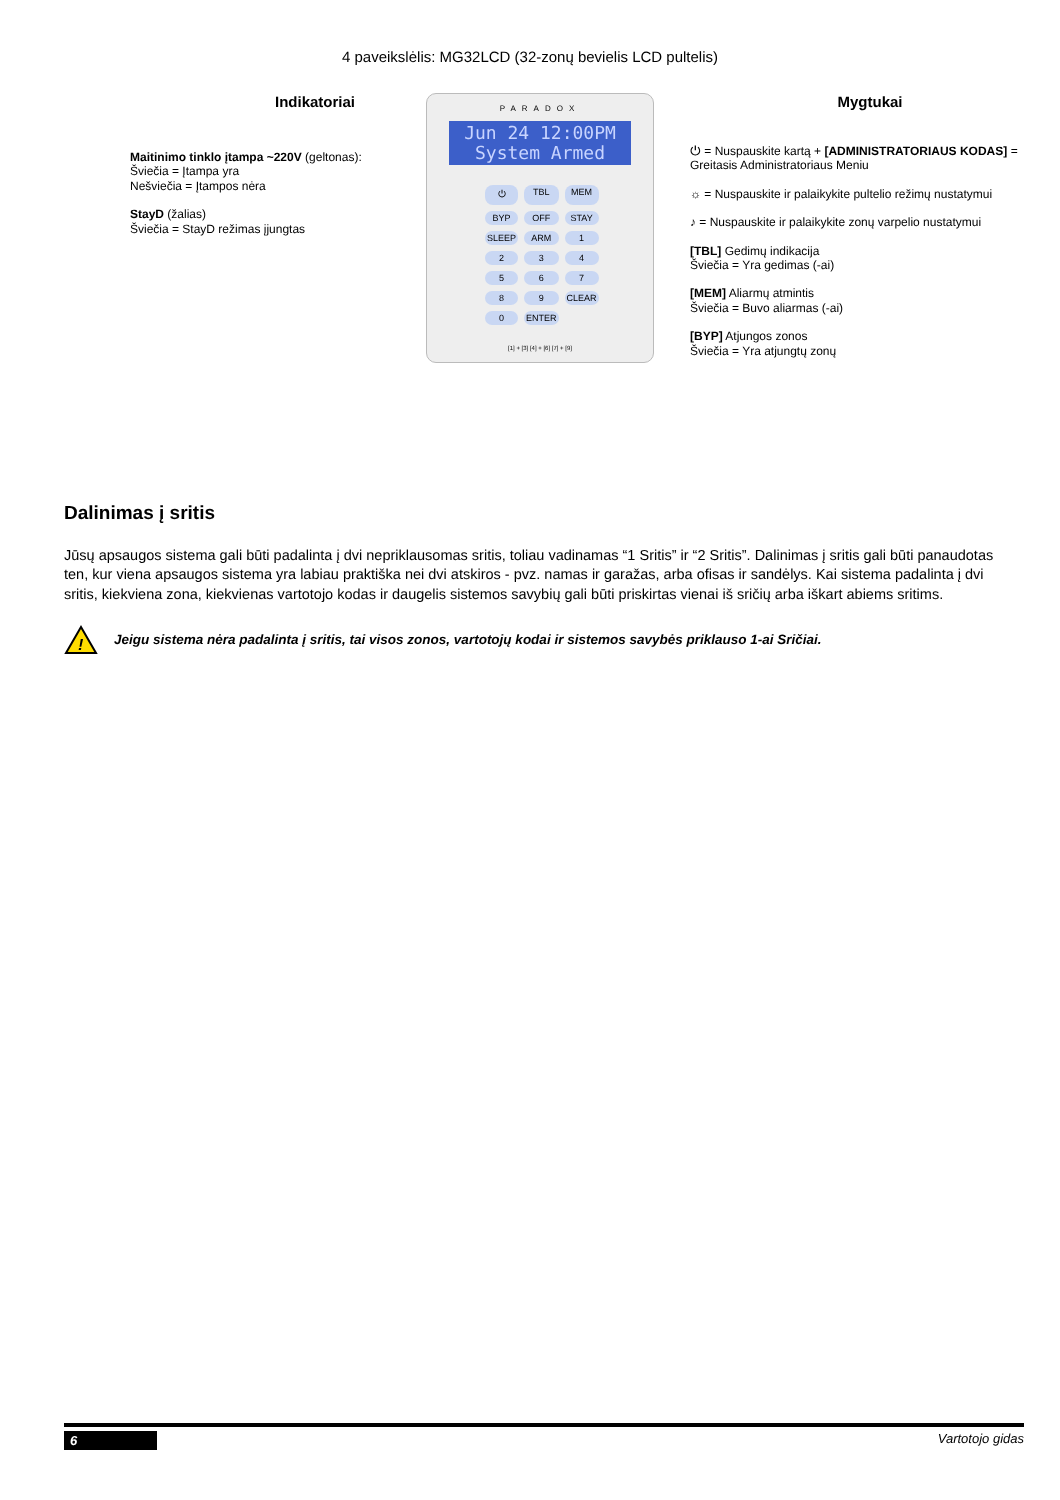4 paveikslėlis: MG32LCD (32-zonų bevielis LCD pultelis)
Indikatoriai
Maitinimo tinklo įtampa ~220V (geltonas):
Šviečia = Įtampa yra
Nešviečia = Įtampos nėra
StayD (žalias)
Šviečia = StayD režimas įjungtas
PARADOX
Jun 24 12:00PM
System Armed
⏻ TBL MEM BYP OFF STAY SLEEP ARM 123456789 CLEAR 0 ENTER
[1] + [3] [4] + [6] [7] + [9]
Mygtukai
⏻ = Nuspauskite kartą + [ADMINISTRATORIAUS KODAS] = Greitasis Administratoriaus Meniu
☼ = Nuspauskite ir palaikykite pultelio režimų nustatymui
♪ = Nuspauskite ir palaikykite zonų varpelio nustatymui
[TBL] Gedimų indikacija
Šviečia = Yra gedimas (-ai)
[MEM] Aliarmų atmintis
Šviečia = Buvo aliarmas (-ai)
[BYP] Atjungos zonos
Šviečia = Yra atjungtų zonų
Dalinimas į sritis
Jūsų apsaugos sistema gali būti padalinta į dvi nepriklausomas sritis, toliau vadinamas “1 Sritis” ir “2 Sritis”. Dalinimas į sritis gali būti panaudotas ten, kur viena apsaugos sistema yra labiau praktiška nei dvi atskiros - pvz. namas ir garažas, arba ofisas ir sandėlys. Kai sistema padalinta į dvi sritis, kiekviena zona, kiekvienas vartotojo kodas ir daugelis sistemos savybių gali būti priskirtas vienai iš sričių arba iškart abiems sritims.
!
Jeigu sistema nėra padalinta į sritis, tai visos zonos, vartotojų kodai ir sistemos savybės priklauso 1-ai Sričiai.
6 Vartotojo gidas